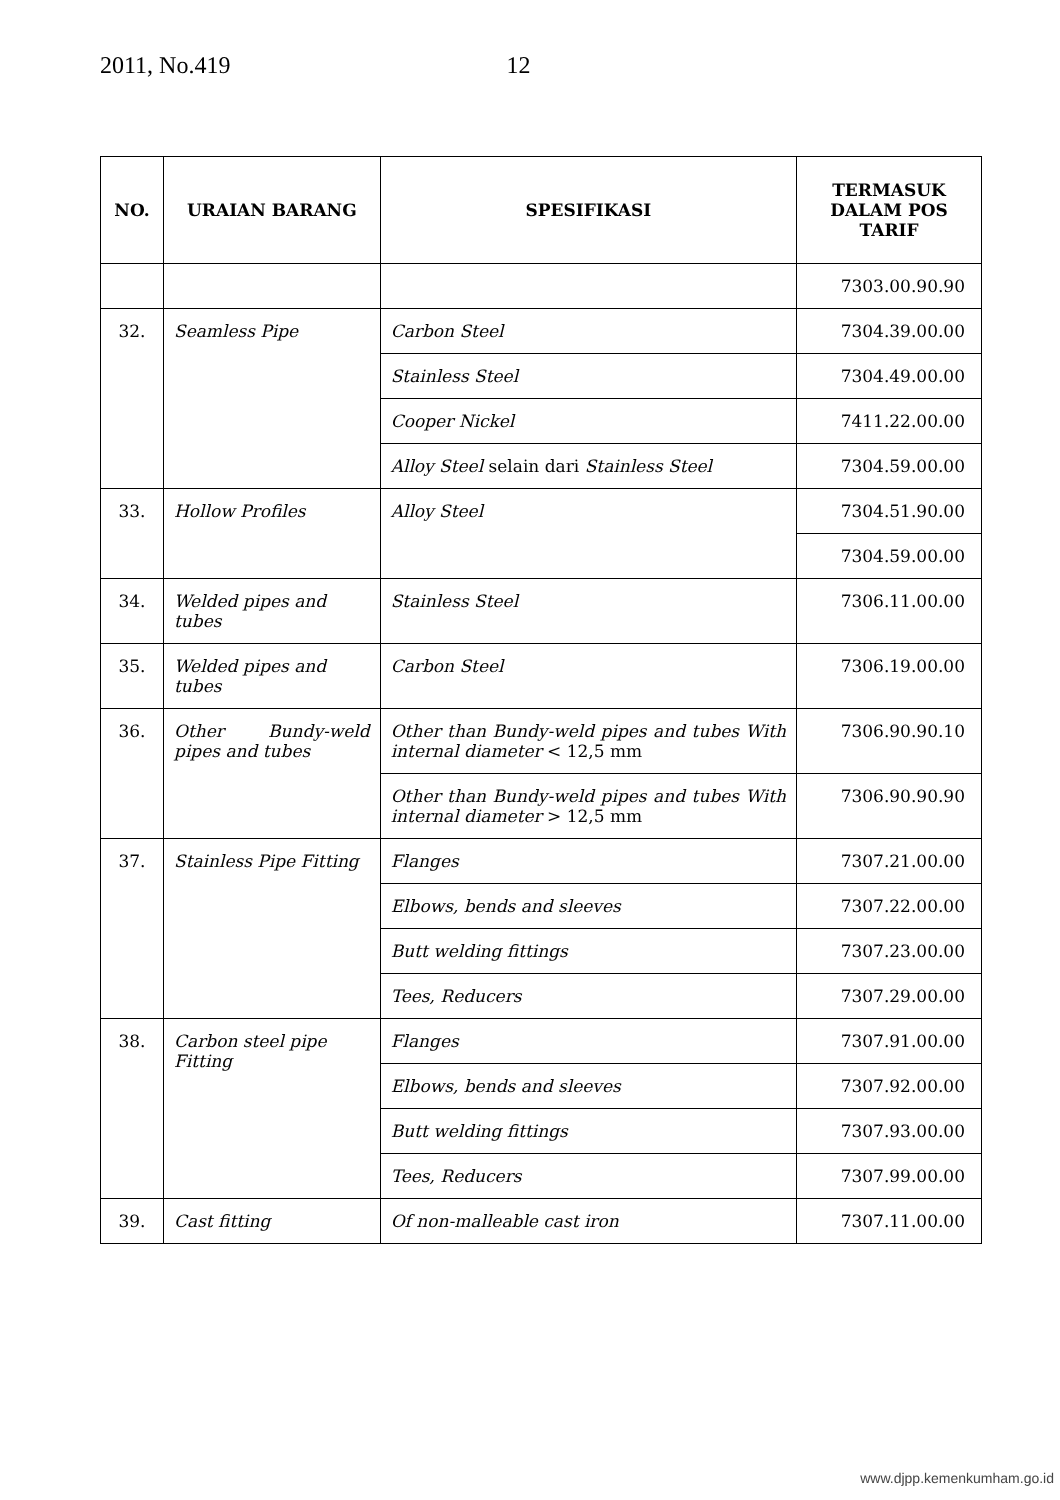2011, No.419 12
| NO. | URAIAN BARANG | SPESIFIKASI | TERMASUK DALAM POS TARIF |
| --- | --- | --- | --- |
| | | | 7303.00.90.90 |
| 32. | Seamless Pipe | Carbon Steel | 7304.39.00.00 |
| | | Stainless Steel | 7304.49.00.00 |
| | | Cooper Nickel | 7411.22.00.00 |
| | | Alloy Steel selain dari Stainless Steel | 7304.59.00.00 |
| 33. | Hollow Profiles | Alloy Steel | 7304.51.90.00 |
| | | | 7304.59.00.00 |
| 34. | Welded pipes and tubes | Stainless Steel | 7306.11.00.00 |
| 35. | Welded pipes and tubes | Carbon Steel | 7306.19.00.00 |
| 36. | Other Bundy-weld pipes and tubes | Other than Bundy-weld pipes and tubes With internal diameter < 12,5 mm | 7306.90.90.10 |
| | | Other than Bundy-weld pipes and tubes With internal diameter > 12,5 mm | 7306.90.90.90 |
| 37. | Stainless Pipe Fitting | Flanges | 7307.21.00.00 |
| | | Elbows, bends and sleeves | 7307.22.00.00 |
| | | Butt welding fittings | 7307.23.00.00 |
| | | Tees, Reducers | 7307.29.00.00 |
| 38. | Carbon steel pipe Fitting | Flanges | 7307.91.00.00 |
| | | Elbows, bends and sleeves | 7307.92.00.00 |
| | | Butt welding fittings | 7307.93.00.00 |
| | | Tees, Reducers | 7307.99.00.00 |
| 39. | Cast fitting | Of non-malleable cast iron | 7307.11.00.00 |
www.djpp.kemenkumham.go.id